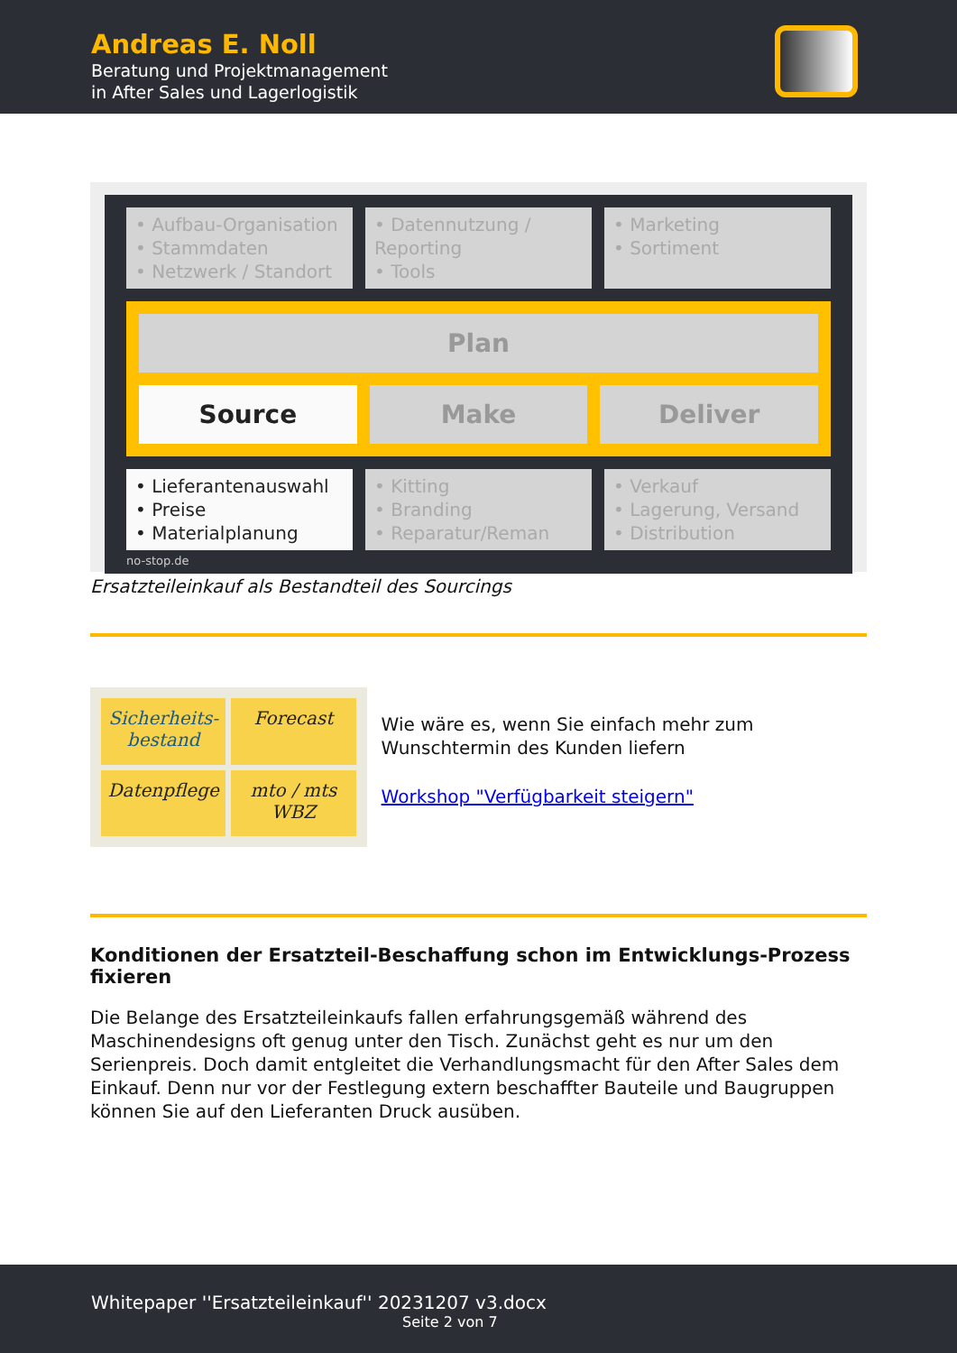Andreas E. Noll
Beratung und Projektmanagement
in After Sales und Lagerlogistik
• Aufbau-Organisation
• Stammdaten
• Netzwerk / Standort
• Datennutzung / Reporting
• Tools
• Marketing
• Sortiment
Plan
Source Make Deliver
• Lieferantenauswahl
• Preise
• Materialplanung
• Kitting
• Branding
• Reparatur/Reman
• Verkauf
• Lagerung, Versand
• Distribution
no-stop.de
Ersatzteileinkauf als Bestandteil des Sourcings
Sicherheits-bestand
Forecast
Datenpflege
mto / mts WBZ
Wie wäre es, wenn Sie einfach mehr zum Wunschtermin des Kunden liefern
Workshop "Verfügbarkeit steigern"
Konditionen der Ersatzteil-Beschaffung schon im Entwicklungs-Prozess fixieren
Die Belange des Ersatzteileinkaufs fallen erfahrungsgemäß während des Maschinendesigns oft genug unter den Tisch. Zunächst geht es nur um den Serienpreis. Doch damit entgleitet die Verhandlungsmacht für den After Sales dem Einkauf. Denn nur vor der Festlegung extern beschaffter Bauteile und Baugruppen können Sie auf den Lieferanten Druck ausüben.
Whitepaper ''Ersatzteileinkauf'' 20231207 v3.docx
Seite 2 von 7